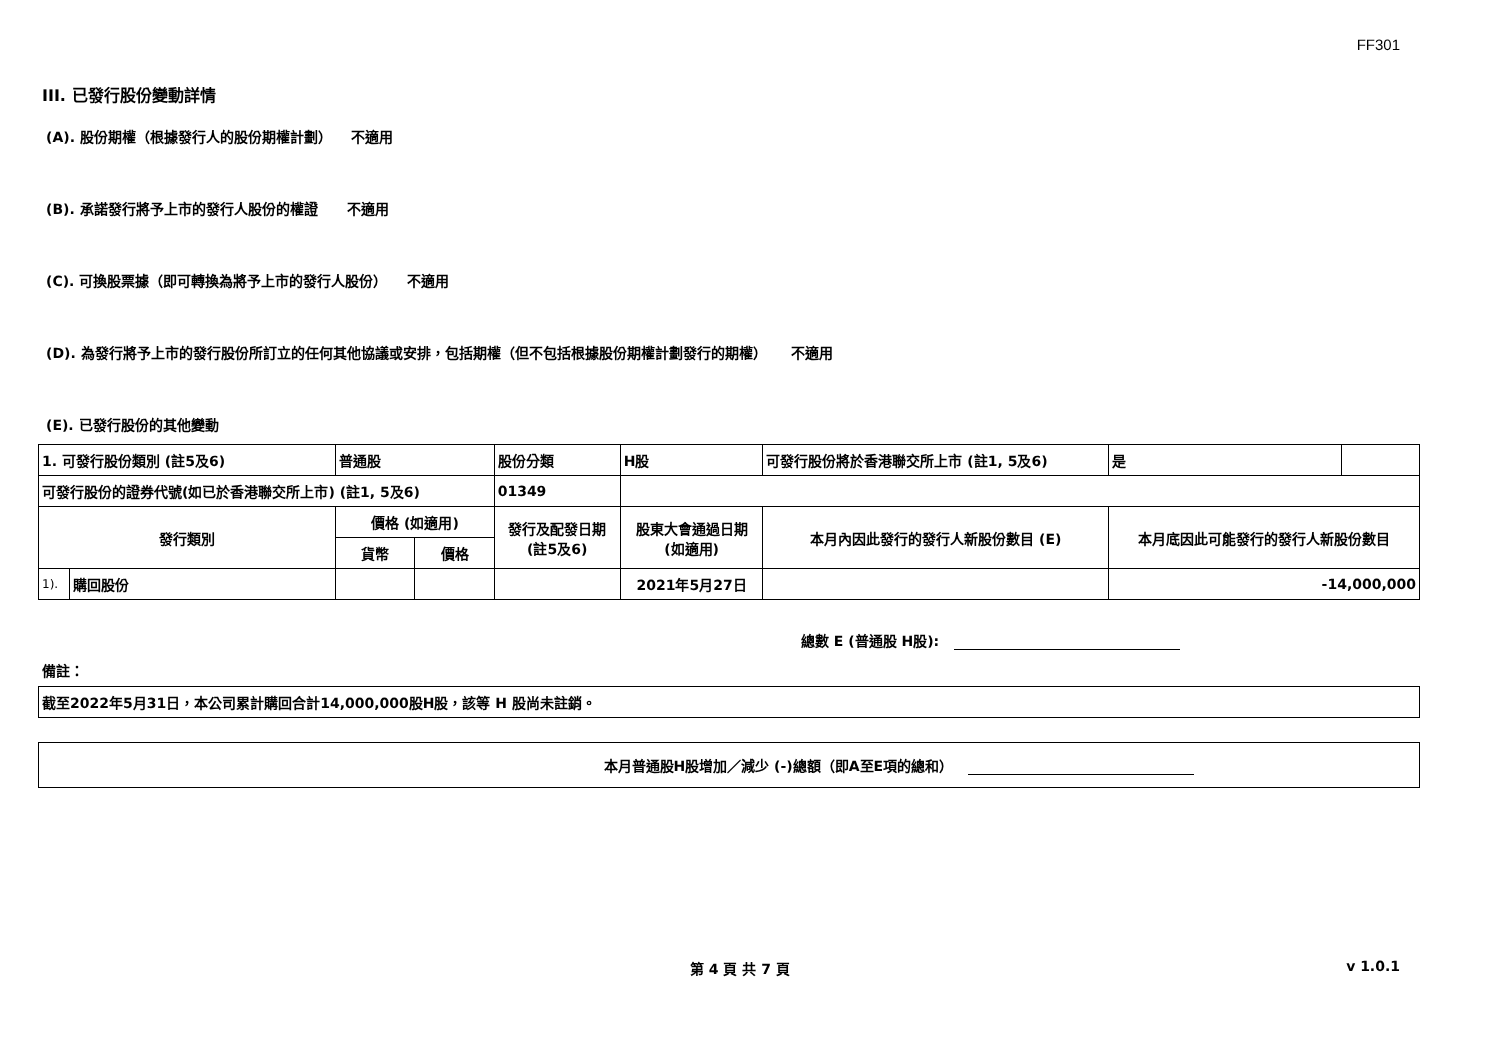FF301
III. 已發行股份變動詳情
(A). 股份期權（根據發行人的股份期權計劃） 不適用
(B). 承諾發行將予上市的發行人股份的權證 不適用
(C). 可換股票據（即可轉換為將予上市的發行人股份） 不適用
(D). 為發行將予上市的發行股份所訂立的任何其他協議或安排，包括期權（但不包括根據股份期權計劃發行的期權） 不適用
(E). 已發行股份的其他變動
| 1. 可發行股份類別 (註5及6) | | 普通股 | | 股份分類 | H股 | | 可發行股份將於香港聯交所上市 (註1, 5及6) | 是 | |
| 可發行股份的證券代號(如已於香港聯交所上市) (註1, 5及6) | | | | 01349 | | | | | |
| 發行類別 | | 價格 (如適用) | | 發行及配發日期 (註5及6) | 股東大會通過日期 (如適用) | 本月內因此發行的發行人新股份數目 (E) | | 本月底因此可能發行的發行人新股份數目 | |
| | | 貨幣 | 價格 | | | | | | |
| 1). | 購回股份 | | | | 2021年5月27日 | | | -14,000,000 | |
總數 E (普通股 H股):
備註：
| 截至2022年5月31日，本公司累計購回合計14,000,000股H股，該等 H 股尚未註銷。 |
| 本月普通股H股增加／減少 (-)總額（即A至E項的總和） |
第 4 頁 共 7 頁 v 1.0.1